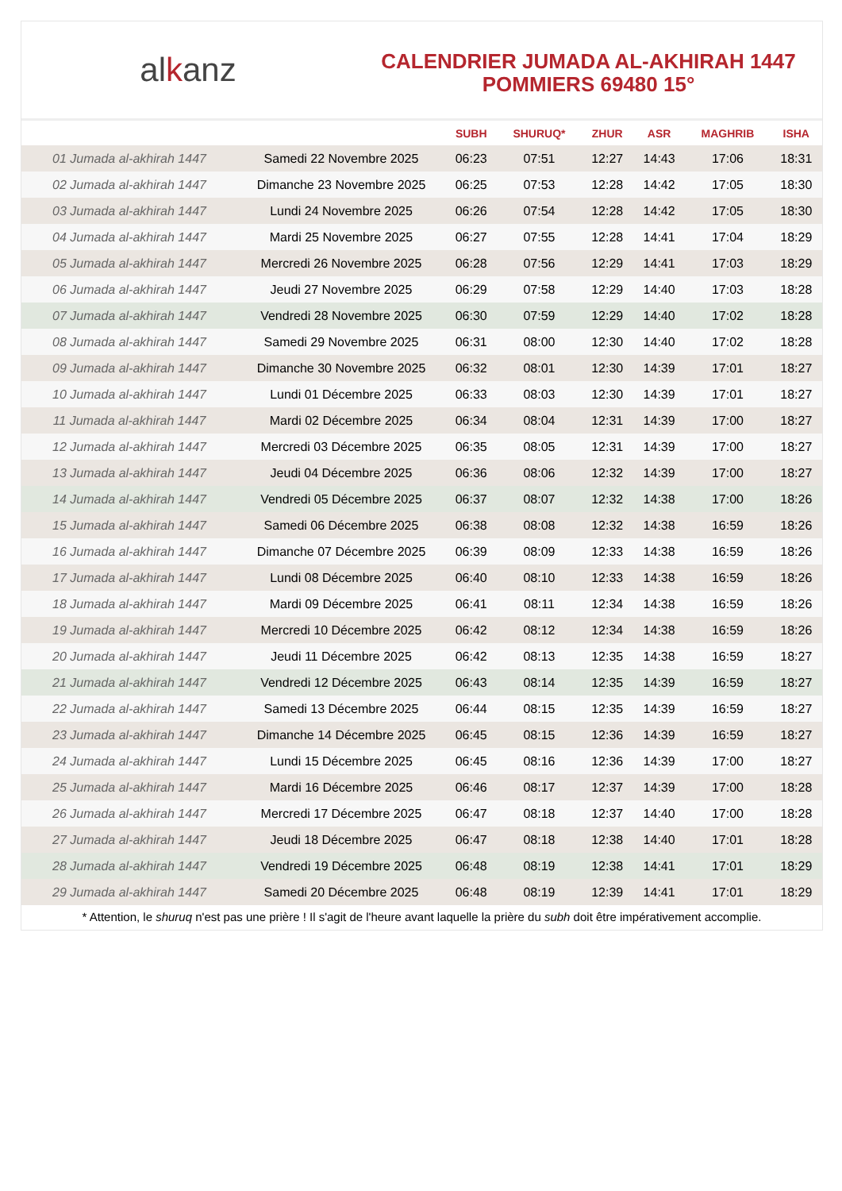alkanz
CALENDRIER JUMADA AL-AKHIRAH 1447
POMMIERS 69480 15°
| | | SUBH | SHURUQ* | ZHUR | ASR | MAGHRIB | ISHA |
| --- | --- | --- | --- | --- | --- | --- | --- |
| 01 Jumada al-akhirah 1447 | Samedi 22 Novembre 2025 | 06:23 | 07:51 | 12:27 | 14:43 | 17:06 | 18:31 |
| 02 Jumada al-akhirah 1447 | Dimanche 23 Novembre 2025 | 06:25 | 07:53 | 12:28 | 14:42 | 17:05 | 18:30 |
| 03 Jumada al-akhirah 1447 | Lundi 24 Novembre 2025 | 06:26 | 07:54 | 12:28 | 14:42 | 17:05 | 18:30 |
| 04 Jumada al-akhirah 1447 | Mardi 25 Novembre 2025 | 06:27 | 07:55 | 12:28 | 14:41 | 17:04 | 18:29 |
| 05 Jumada al-akhirah 1447 | Mercredi 26 Novembre 2025 | 06:28 | 07:56 | 12:29 | 14:41 | 17:03 | 18:29 |
| 06 Jumada al-akhirah 1447 | Jeudi 27 Novembre 2025 | 06:29 | 07:58 | 12:29 | 14:40 | 17:03 | 18:28 |
| 07 Jumada al-akhirah 1447 | Vendredi 28 Novembre 2025 | 06:30 | 07:59 | 12:29 | 14:40 | 17:02 | 18:28 |
| 08 Jumada al-akhirah 1447 | Samedi 29 Novembre 2025 | 06:31 | 08:00 | 12:30 | 14:40 | 17:02 | 18:28 |
| 09 Jumada al-akhirah 1447 | Dimanche 30 Novembre 2025 | 06:32 | 08:01 | 12:30 | 14:39 | 17:01 | 18:27 |
| 10 Jumada al-akhirah 1447 | Lundi 01 Décembre 2025 | 06:33 | 08:03 | 12:30 | 14:39 | 17:01 | 18:27 |
| 11 Jumada al-akhirah 1447 | Mardi 02 Décembre 2025 | 06:34 | 08:04 | 12:31 | 14:39 | 17:00 | 18:27 |
| 12 Jumada al-akhirah 1447 | Mercredi 03 Décembre 2025 | 06:35 | 08:05 | 12:31 | 14:39 | 17:00 | 18:27 |
| 13 Jumada al-akhirah 1447 | Jeudi 04 Décembre 2025 | 06:36 | 08:06 | 12:32 | 14:39 | 17:00 | 18:27 |
| 14 Jumada al-akhirah 1447 | Vendredi 05 Décembre 2025 | 06:37 | 08:07 | 12:32 | 14:38 | 17:00 | 18:26 |
| 15 Jumada al-akhirah 1447 | Samedi 06 Décembre 2025 | 06:38 | 08:08 | 12:32 | 14:38 | 16:59 | 18:26 |
| 16 Jumada al-akhirah 1447 | Dimanche 07 Décembre 2025 | 06:39 | 08:09 | 12:33 | 14:38 | 16:59 | 18:26 |
| 17 Jumada al-akhirah 1447 | Lundi 08 Décembre 2025 | 06:40 | 08:10 | 12:33 | 14:38 | 16:59 | 18:26 |
| 18 Jumada al-akhirah 1447 | Mardi 09 Décembre 2025 | 06:41 | 08:11 | 12:34 | 14:38 | 16:59 | 18:26 |
| 19 Jumada al-akhirah 1447 | Mercredi 10 Décembre 2025 | 06:42 | 08:12 | 12:34 | 14:38 | 16:59 | 18:26 |
| 20 Jumada al-akhirah 1447 | Jeudi 11 Décembre 2025 | 06:42 | 08:13 | 12:35 | 14:38 | 16:59 | 18:27 |
| 21 Jumada al-akhirah 1447 | Vendredi 12 Décembre 2025 | 06:43 | 08:14 | 12:35 | 14:39 | 16:59 | 18:27 |
| 22 Jumada al-akhirah 1447 | Samedi 13 Décembre 2025 | 06:44 | 08:15 | 12:35 | 14:39 | 16:59 | 18:27 |
| 23 Jumada al-akhirah 1447 | Dimanche 14 Décembre 2025 | 06:45 | 08:15 | 12:36 | 14:39 | 16:59 | 18:27 |
| 24 Jumada al-akhirah 1447 | Lundi 15 Décembre 2025 | 06:45 | 08:16 | 12:36 | 14:39 | 17:00 | 18:27 |
| 25 Jumada al-akhirah 1447 | Mardi 16 Décembre 2025 | 06:46 | 08:17 | 12:37 | 14:39 | 17:00 | 18:28 |
| 26 Jumada al-akhirah 1447 | Mercredi 17 Décembre 2025 | 06:47 | 08:18 | 12:37 | 14:40 | 17:00 | 18:28 |
| 27 Jumada al-akhirah 1447 | Jeudi 18 Décembre 2025 | 06:47 | 08:18 | 12:38 | 14:40 | 17:01 | 18:28 |
| 28 Jumada al-akhirah 1447 | Vendredi 19 Décembre 2025 | 06:48 | 08:19 | 12:38 | 14:41 | 17:01 | 18:29 |
| 29 Jumada al-akhirah 1447 | Samedi 20 Décembre 2025 | 06:48 | 08:19 | 12:39 | 14:41 | 17:01 | 18:29 |
* Attention, le shuruq n'est pas une prière ! Il s'agit de l'heure avant laquelle la prière du subh doit être impérativement accomplie.